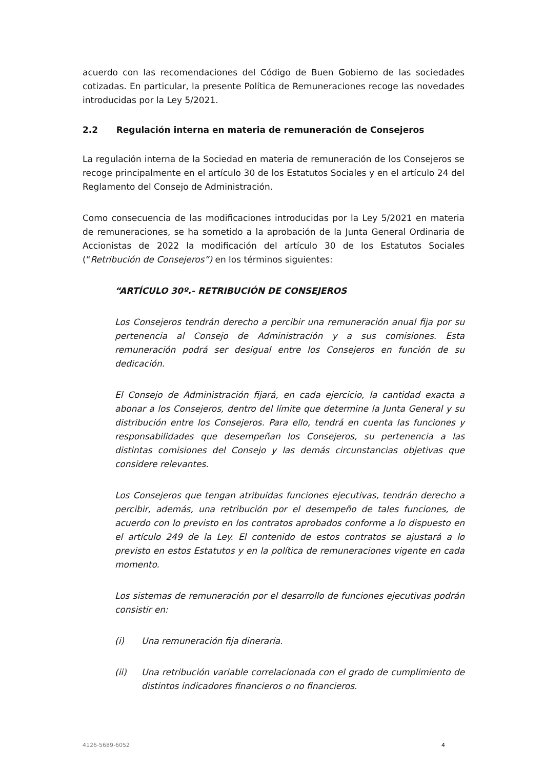acuerdo con las recomendaciones del Código de Buen Gobierno de las sociedades cotizadas. En particular, la presente Política de Remuneraciones recoge las novedades introducidas por la Ley 5/2021.
2.2 Regulación interna en materia de remuneración de Consejeros
La regulación interna de la Sociedad en materia de remuneración de los Consejeros se recoge principalmente en el artículo 30 de los Estatutos Sociales y en el artículo 24 del Reglamento del Consejo de Administración.
Como consecuencia de las modificaciones introducidas por la Ley 5/2021 en materia de remuneraciones, se ha sometido a la aprobación de la Junta General Ordinaria de Accionistas de 2022 la modificación del artículo 30 de los Estatutos Sociales (“Retribución de Consejeros”) en los términos siguientes:
“ARTÍCULO 30º.- RETRIBUCIÓN DE CONSEJEROS
Los Consejeros tendrán derecho a percibir una remuneración anual fija por su pertenencia al Consejo de Administración y a sus comisiones. Esta remuneración podrá ser desigual entre los Consejeros en función de su dedicación.
El Consejo de Administración fijará, en cada ejercicio, la cantidad exacta a abonar a los Consejeros, dentro del límite que determine la Junta General y su distribución entre los Consejeros. Para ello, tendrá en cuenta las funciones y responsabilidades que desempeñan los Consejeros, su pertenencia a las distintas comisiones del Consejo y las demás circunstancias objetivas que considere relevantes.
Los Consejeros que tengan atribuidas funciones ejecutivas, tendrán derecho a percibir, además, una retribución por el desempeño de tales funciones, de acuerdo con lo previsto en los contratos aprobados conforme a lo dispuesto en el artículo 249 de la Ley. El contenido de estos contratos se ajustará a lo previsto en estos Estatutos y en la política de remuneraciones vigente en cada momento.
Los sistemas de remuneración por el desarrollo de funciones ejecutivas podrán consistir en:
(i) Una remuneración fija dineraria.
(ii) Una retribución variable correlacionada con el grado de cumplimiento de distintos indicadores financieros o no financieros.
4126-5689-6052 4